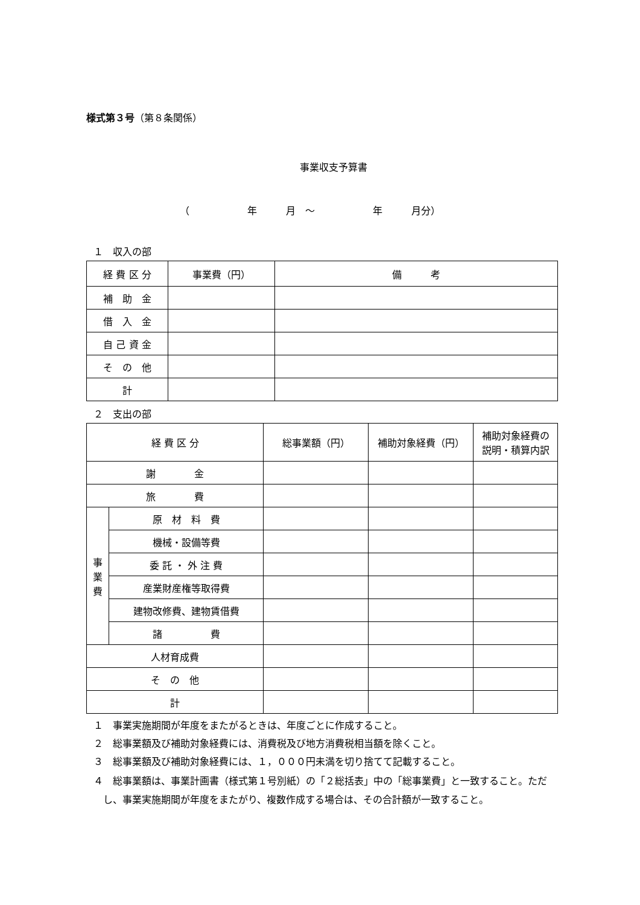様式第３号（第８条関係）
事業収支予算書
（　　　　　　年　　　月　～　　　　　　年　　　月分）
１　収入の部
| 経 費 区 分 | 事業費（円） | 備 考 |
| 補 助 金 | | |
| 借 入 金 | | |
| 自 己 資 金 | | |
| そ の 他 | | |
| 計 | | |
２　支出の部
| 経 費 区 分 | | 総事業額（円） | 補助対象経費（円） | 補助対象経費の 説明・積算内訳 |
| 謝 金 | | | | |
| 旅 費 | | | | |
| 事 業 費 | 原 材 料 費 | | | |
| | 機械・設備等費 | | | |
| | 委 託 ・ 外 注 費 | | | |
| | 産業財産権等取得費 | | | |
| | 建物改修費、建物賃借費 | | | |
| | 諸 費 | | | |
| 人材育成費 | | | | |
| そ の 他 | | | | |
| 計 | | | | |
１　事業実施期間が年度をまたがるときは、年度ごとに作成すること。
２　総事業額及び補助対象経費には、消費税及び地方消費税相当額を除くこと。
３　総事業額及び補助対象経費には、１，０００円未満を切り捨てて記載すること。
４　総事業額は、事業計画書（様式第１号別紙）の「２総括表」中の「総事業費」と一致すること。ただし、事業実施期間が年度をまたがり、複数作成する場合は、その合計額が一致すること。